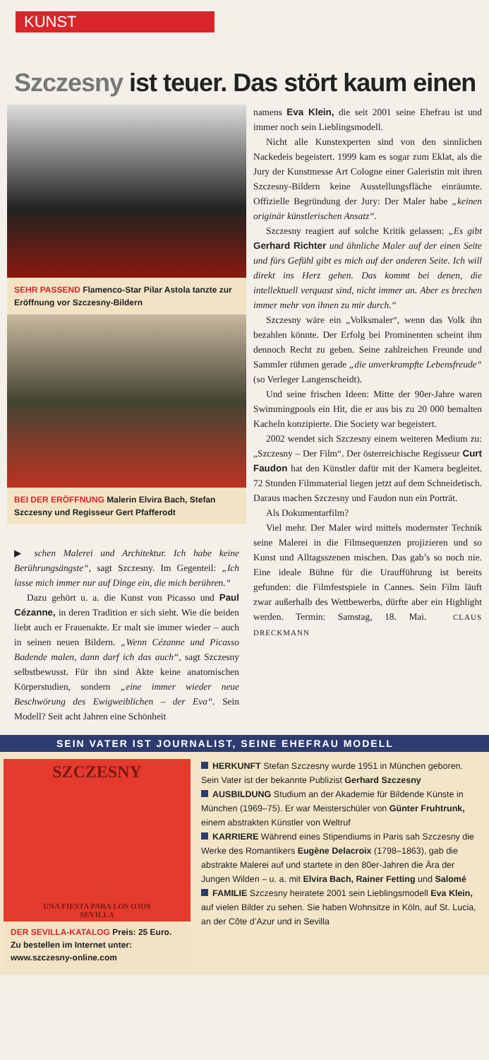KUNST
Szczesny ist teuer. Das stört kaum einen
SEHR PASSEND Flamenco-Star Pilar Astola tanzte zur Eröffnung vor Szczesny-Bildern
BEI DER ERÖFFNUNG Malerin Elvira Bach, Stefan Szczesny und Regisseur Gert Pfafferodt
▶ schen Malerei und Architektur. Ich habe keine Berührungsängste“, sagt Szczesny. Im Gegenteil: „Ich lasse mich immer nur auf Dinge ein, die mich berühren.“
Dazu gehört u. a. die Kunst von Picasso und Paul Cézanne, in deren Tradition er sich sieht. Wie die beiden liebt auch er Frauenakte. Er malt sie immer wieder – auch in seinen neuen Bildern. „Wenn Cézanne und Picasso Badende malen, dann darf ich das auch“, sagt Szczesny selbstbewusst. Für ihn sind Akte keine anatomischen Körperstudien, sondern „eine immer wieder neue Beschwörung des Ewigweiblichen – der Eva“. Sein Modell? Seit acht Jahren eine Schönheit
namens Eva Klein, die seit 2001 seine Ehefrau ist und immer noch sein Lieblingsmodell.
Nicht alle Kunstexperten sind von den sinnlichen Nackedeis begeistert. 1999 kam es sogar zum Eklat, als die Jury der Kunstmesse Art Cologne einer Galeristin mit ihren Szczesny-Bildern keine Ausstellungsfläche einräumte. Offizielle Begründung der Jury: Der Maler habe „keinen originär künstlerischen Ansatz“.
Szczesny reagiert auf solche Kritik gelassen: „Es gibt Gerhard Richter und ähnliche Maler auf der einen Seite und fürs Gefühl gibt es mich auf der anderen Seite. Ich will direkt ins Herz gehen. Das kommt bei denen, die intellektuell verquast sind, nicht immer an. Aber es brechen immer mehr von ihnen zu mir durch.“
Szczesny wäre ein „Volksmaler“, wenn das Volk ihn bezahlen könnte. Der Erfolg bei Prominenten scheint ihm dennoch Recht zu geben. Seine zahlreichen Freunde und Sammler rühmen gerade „die unverkrampfte Lebensfreude“ (so Verleger Langenscheidt).
Und seine frischen Ideen: Mitte der 90er-Jahre waren Swimmingpools ein Hit, die er aus bis zu 20 000 bemalten Kacheln konzipierte. Die Society war begeistert.
2002 wendet sich Szczesny einem weiteren Medium zu: „Szczesny – Der Film“. Der österreichische Regisseur Curt Faudon hat den Künstler dafür mit der Kamera begleitet. 72 Stunden Filmmaterial liegen jetzt auf dem Schneidetisch. Daraus machen Szczesny und Faudon nun ein Porträt.
Als Dokumentarfilm?
Viel mehr. Der Maler wird mittels modernster Technik seine Malerei in die Filmsequenzen projizieren und so Kunst und Alltagsszenen mischen. Das gab’s so noch nie. Eine ideale Bühne für die Uraufführung ist bereits gefunden: die Filmfestspiele in Cannes. Sein Film läuft zwar außerhalb des Wettbewerbs, dürfte aber ein Highlight werden. Termin: Samstag, 18. Mai. CLAUS DRECKMANN
SEIN VATER IST JOURNALIST, SEINE EHEFRAU MODELL
SZCZESNY
UNA FIESTA PARA LOS OJOS
SEVILLA
DER SEVILLA-KATALOG Preis: 25 Euro. Zu bestellen im Internet unter: www.szczesny-online.com
HERKUNFT Stefan Szczesny wurde 1951 in München geboren. Sein Vater ist der bekannte Publizist Gerhard Szczesny
AUSBILDUNG Studium an der Akademie für Bildende Künste in München (1969–75). Er war Meisterschüler von Günter Fruhtrunk, einem abstrakten Künstler von Weltruf
KARRIERE Während eines Stipendiums in Paris sah Szczesny die Werke des Romantikers Eugène Delacroix (1798–1863), gab die abstrakte Malerei auf und startete in den 80er-Jahren die Ära der Jungen Wilden – u. a. mit Elvira Bach, Rainer Fetting und Salomé
FAMILIE Szczesny heiratete 2001 sein Lieblingsmodell Eva Klein, auf vielen Bilder zu sehen. Sie haben Wohnsitze in Köln, auf St. Lucia, an der Côte d’Azur und in Sevilla